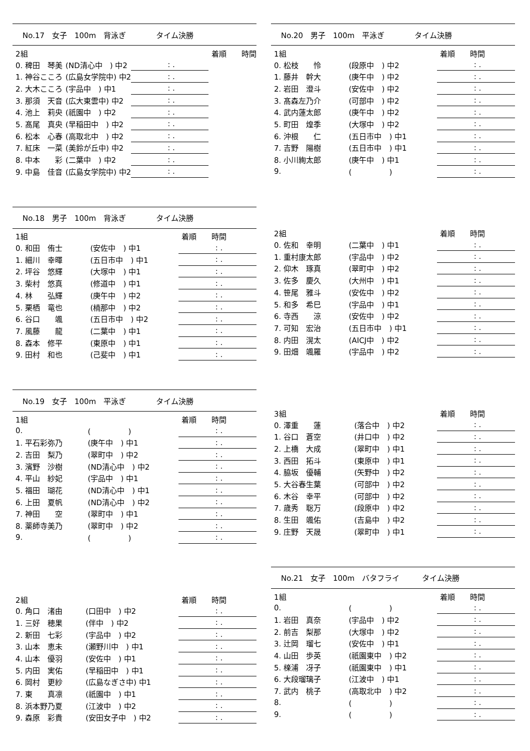No.17　女子　100m　背泳ぎ　　　　タイム決勝
| 2組 | | | 着順 時間 |
| 0. 稗田 琴美 | (ND清心中 ) 中2 | : . | |
| 1. 神谷こころ | (広島女学院中) 中2 | : . | |
| 2. 大木こころ | (宇品中 ) 中1 | : . | |
| 3. 那須 天音 | (広大東雲中) 中2 | : . | |
| 4. 池上 莉央 | (祇園中 ) 中2 | : . | |
| 5. 髙尾 真央 | (早稲田中 ) 中2 | : . | |
| 6. 松本 心春 | (高取北中 ) 中2 | : . | |
| 7. 紅床 一菜 | (美鈴が丘中) 中2 | : . | |
| 8. 中本 彩 | (二葉中 ) 中2 | : . | |
| 9. 中島 佳音 | (広島女学院中) 中2 | : . | |
No.18　男子　100m　背泳ぎ　　　　タイム決勝
| 1組 | | 着順 時間 |
| 0. 和田 侑士 | (安佐中 ) 中1 | : . |
| 1. 細川 幸暉 | (五日市中 ) 中1 | : . |
| 2. 坪谷 悠輝 | (大塚中 ) 中1 | : . |
| 3. 柴村 悠真 | (修道中 ) 中1 | : . |
| 4. 林 弘輝 | (庚午中 ) 中2 | : . |
| 5. 栗栖 竜也 | (楠那中 ) 中2 | : . |
| 6. 谷口 颯 | (五日市中 ) 中2 | : . |
| 7. 風藤 龍 | (二葉中 ) 中1 | : . |
| 8. 森本 修平 | (東原中 ) 中1 | : . |
| 9. 田村 和也 | (己斐中 ) 中1 | : . |
No.19　女子　100m　平泳ぎ　　　　タイム決勝
| 1組 | | 着順 時間 |
| 0. | ( ) | : . |
| 1. 平石彩弥乃 | (庚午中 ) 中1 | : . |
| 2. 吉田 梨乃 | (翠町中 ) 中2 | : . |
| 3. 濱野 沙樹 | (ND清心中 ) 中2 | : . |
| 4. 平山 紗妃 | (宇品中 ) 中1 | : . |
| 5. 福田 瑚花 | (ND清心中 ) 中1 | : . |
| 6. 上田 夏帆 | (ND清心中 ) 中2 | : . |
| 7. 神田 空 | (翠町中 ) 中1 | : . |
| 8. 薬師寺美乃 | (翠町中 ) 中2 | : . |
| 9. | ( ) | : . |
| 2組 | | 着順 時間 |
| 0. 角口 渚由 | (口田中 ) 中2 | : . |
| 1. 三好 穂果 | (伴中 ) 中2 | : . |
| 2. 新田 七彩 | (宇品中 ) 中2 | : . |
| 3. 山本 恵未 | (瀬野川中 ) 中1 | : . |
| 4. 山本 優羽 | (安佐中 ) 中1 | : . |
| 5. 内田 実佑 | (早稲田中 ) 中1 | : . |
| 6. 岡村 更紗 | (広島なぎさ中) 中1 | : . |
| 7. 東 真凛 | (祇園中 ) 中1 | : . |
| 8. 浜本野乃夏 | (江波中 ) 中2 | : . |
| 9. 森原 彩貴 | (安田女子中 ) 中2 | : . |
No.20　男子　100m　平泳ぎ　　　　タイム決勝
| 1組 | | 着順 時間 |
| 0. 松枝 怜 | (段原中 ) 中2 | : . |
| 1. 藤井 幹大 | (庚午中 ) 中2 | : . |
| 2. 岩田 澄斗 | (安佐中 ) 中2 | : . |
| 3. 髙森左乃介 | (可部中 ) 中2 | : . |
| 4. 武内蓮太郎 | (庚午中 ) 中2 | : . |
| 5. 町田 煌季 | (大塚中 ) 中2 | : . |
| 6. 沖根 仁 | (五日市中 ) 中1 | : . |
| 7. 吉野 陽樹 | (五日市中 ) 中1 | : . |
| 8. 小川絢太郎 | (庚午中 ) 中1 | : . |
| 9. | ( ) | : . |
| 2組 | | 着順 時間 |
| 0. 佐和 幸明 | (二葉中 ) 中1 | : . |
| 1. 重村康太郎 | (宇品中 ) 中2 | : . |
| 2. 仰木 琢真 | (翠町中 ) 中2 | : . |
| 3. 佐多 慶久 | (大州中 ) 中1 | : . |
| 4. 笹尾 雅斗 | (安佐中 ) 中2 | : . |
| 5. 和多 希巳 | (宇品中 ) 中1 | : . |
| 6. 寺西 涼 | (安佐中 ) 中2 | : . |
| 7. 可知 宏治 | (五日市中 ) 中1 | : . |
| 8. 内田 滉太 | (AICJ中 ) 中2 | : . |
| 9. 田畑 颯羅 | (宇品中 ) 中2 | : . |
| 3組 | | 着順 時間 |
| 0. 澤重 蓮 | (落合中 ) 中2 | : . |
| 1. 谷口 蒼空 | (井口中 ) 中2 | : . |
| 2. 上橋 大成 | (翠町中 ) 中1 | : . |
| 3. 西田 拓斗 | (東原中 ) 中1 | : . |
| 4. 脇坂 優輔 | (矢野中 ) 中2 | : . |
| 5. 大谷春生葉 | (可部中 ) 中2 | : . |
| 6. 木谷 幸平 | (可部中 ) 中2 | : . |
| 7. 歳秀 聡万 | (段原中 ) 中2 | : . |
| 8. 生田 颯佑 | (吉島中 ) 中2 | : . |
| 9. 庄野 天晟 | (翠町中 ) 中1 | : . |
No.21　女子　100m　バタフライ　　　タイム決勝
| 1組 | | 着順 時間 |
| 0. | ( ) | : . |
| 1. 岩田 真奈 | (宇品中 ) 中2 | : . |
| 2. 前吉 梨那 | (大塚中 ) 中2 | : . |
| 3. 辻岡 瑠七 | (安佐中 ) 中1 | : . |
| 4. 山田 歩英 | (祇園東中 ) 中2 | : . |
| 5. 檪浦 冴子 | (祇園東中 ) 中1 | : . |
| 6. 大段瑠璃子 | (江波中 ) 中1 | : . |
| 7. 武内 桃子 | (高取北中 ) 中2 | : . |
| 8. | ( ) | : . |
| 9. | ( ) | : . |